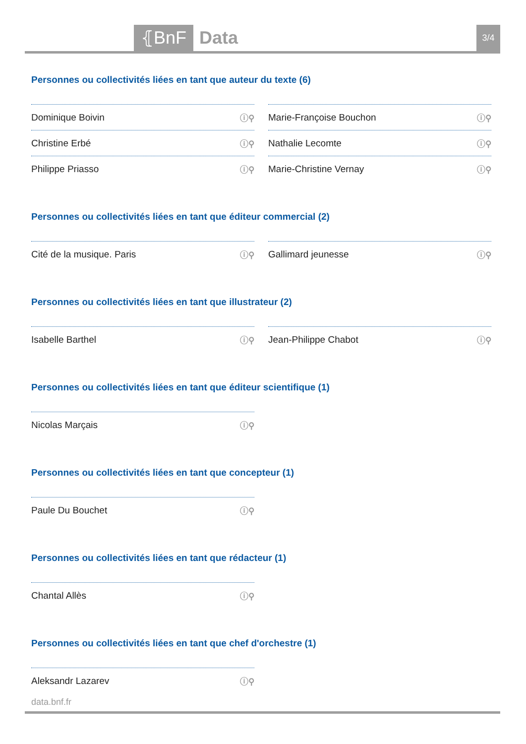⦃BnF Data 3/4
Personnes ou collectivités liées en tant que auteur du texte (6)
Dominique Boivin ⓘ⚲
Marie-Françoise Bouchon ⓘ⚲
Christine Erbé ⓘ⚲
Nathalie Lecomte ⓘ⚲
Philippe Priasso ⓘ⚲
Marie-Christine Vernay ⓘ⚲
Personnes ou collectivités liées en tant que éditeur commercial (2)
Cité de la musique. Paris ⓘ⚲
Gallimard jeunesse ⓘ⚲
Personnes ou collectivités liées en tant que illustrateur (2)
Isabelle Barthel ⓘ⚲
Jean-Philippe Chabot ⓘ⚲
Personnes ou collectivités liées en tant que éditeur scientifique (1)
Nicolas Marçais ⓘ⚲
Personnes ou collectivités liées en tant que concepteur (1)
Paule Du Bouchet ⓘ⚲
Personnes ou collectivités liées en tant que rédacteur (1)
Chantal Allès ⓘ⚲
Personnes ou collectivités liées en tant que chef d'orchestre (1)
Aleksandr Lazarev ⓘ⚲
data.bnf.fr